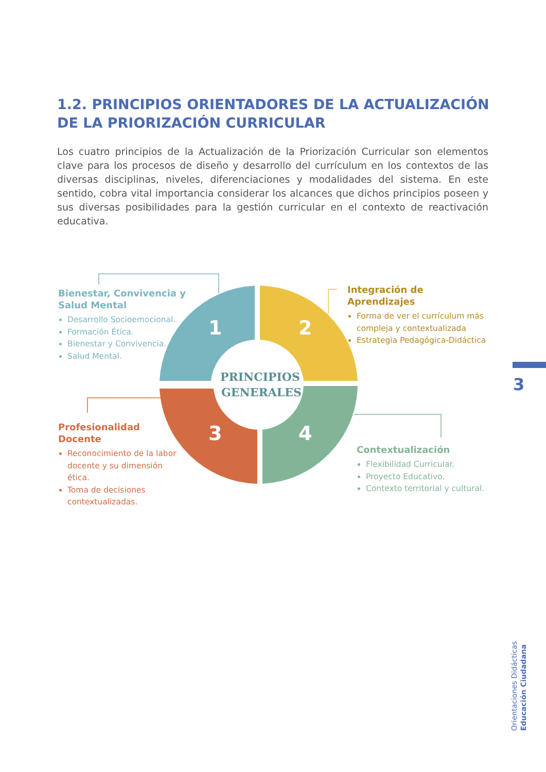1.2. PRINCIPIOS ORIENTADORES DE LA ACTUALIZACIÓN DE LA PRIORIZACIÓN CURRICULAR
Los cuatro principios de la Actualización de la Priorización Curricular son elementos clave para los procesos de diseño y desarrollo del currículum en los contextos de las diversas disciplinas, niveles, diferenciaciones y modalidades del sistema. En este sentido, cobra vital importancia considerar los alcances que dichos principios poseen y sus diversas posibilidades para la gestión curricular en el contexto de reactivación educativa.
1
2
3
4
PRINCIPIOS
GENERALES
Bienestar, Convivencia y Salud Mental
Desarrollo Socioemocional.
Formación Ética.
Bienestar y Convivencia.
Salud Mental.
Integración de Aprendizajes
Forma de ver el currículum más compleja y contextualizada
Estrategia Pedagógica-Didáctica
Profesionalidad
Docente
Reconocimiento de la labor docente y su dimensión ética.
Toma de decisiones contextualizadas.
Contextualización
Flexibilidad Curricular.
Proyecto Educativo.
Contexto territorial y cultural.
3
Orientaciones Didácticas Educación Ciudadana